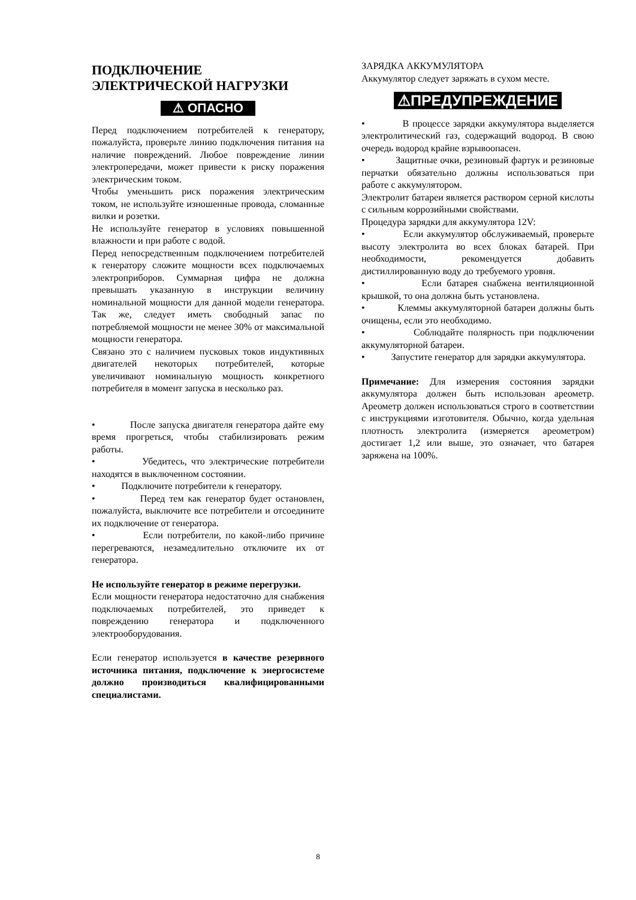ПОДКЛЮЧЕНИЕ ЭЛЕКТРИЧЕСКОЙ НАГРУЗКИ
⚠ ОПАСНО
Перед подключением потребителей к генератору, пожалуйста, проверьте линию подключения питания на наличие повреждений. Любое повреждение линии электропередачи, может привести к риску поражения электрическим током.
Чтобы уменьшить риск поражения электрическим током, не используйте изношенные провода, сломанные вилки и розетки.
Не используйте генератор в условиях повышенной влажности и при работе с водой.
Перед непосредственным подключением потребителей к генератору сложите мощности всех подключаемых электроприборов. Суммарная цифра не должна превышать указанную в инструкции величину номинальной мощности для данной модели генератора. Так же, следует иметь свободный запас по потребляемой мощности не менее 30% от максимальной мощности генератора.
Связано это с наличием пусковых токов индуктивных двигателей некоторых потребителей, которые увеличивают номинальную мощность конкретного потребителя в момент запуска в несколько раз.
• После запуска двигателя генератора дайте ему время прогреться, чтобы стабилизировать режим работы.
• Убедитесь, что электрические потребители находятся в выключенном состоянии.
• Подключите потребители к генератору.
• Перед тем как генератор будет остановлен, пожалуйста, выключите все потребители и отсоедините их подключение от генератора.
• Если потребители, по какой-либо причине перегреваются, незамедлительно отключите их от генератора.
Не используйте генератор в режиме перегрузки.
Если мощности генератора недостаточно для снабжения подключаемых потребителей, это приведет к повреждению генератора и подключенного электрооборудования.
Если генератор используется в качестве резервного источника питания, подключение к энергосистеме должно производиться квалифицированными специалистами.
ЗАРЯДКА АККУМУЛЯТОРА
Аккумулятор следует заряжать в сухом месте.
⚠ПРЕДУПРЕЖДЕНИЕ
• В процессе зарядки аккумулятора выделяется электролитический газ, содержащий водород. В свою очередь водород крайне взрывоопасен.
• Защитные очки, резиновый фартук и резиновые перчатки обязательно должны использоваться при работе с аккумулятором.
Электролит батареи является раствором серной кислоты с сильным коррозийными свойствами.
Процедура зарядки для аккумулятора 12V:
• Если аккумулятор обслуживаемый, проверьте высоту электролита во всех блоках батарей. При необходимости, рекомендуется добавить дистиллированную воду до требуемого уровня.
• Если батарея снабжена вентиляционной крышкой, то она должна быть установлена.
• Клеммы аккумуляторной батареи должны быть очищены, если это необходимо.
• Соблюдайте полярность при подключении аккумуляторной батареи.
• Запустите генератор для зарядки аккумулятора.
Примечание: Для измерения состояния зарядки аккумулятора должен быть использован ареометр. Ареометр должен использоваться строго в соответствии с инструкциями изготовителя. Обычно, когда удельная плотность электролита (измеряется ареометром) достигает 1,2 или выше, это означает, что батарея заряжена на 100%.
8